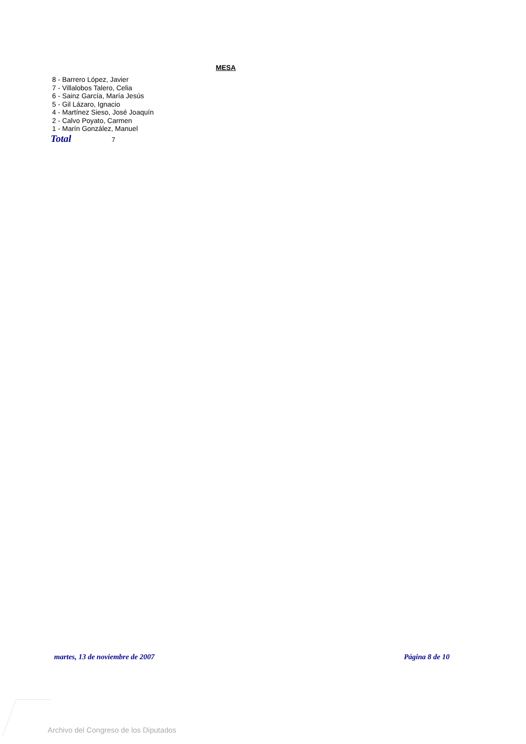MESA
8 - Barrero López, Javier
7 - Villalobos Talero, Celia
6 - Sainz García, María Jesús
5 - Gil Lázaro, Ignacio
4 - Martínez Sieso, José Joaquín
2 - Calvo Poyato, Carmen
1 - Marín González, Manuel
Total 7
martes, 13 de noviembre de 2007 Página 8 de 10
Archivo del Congreso de los Diputados